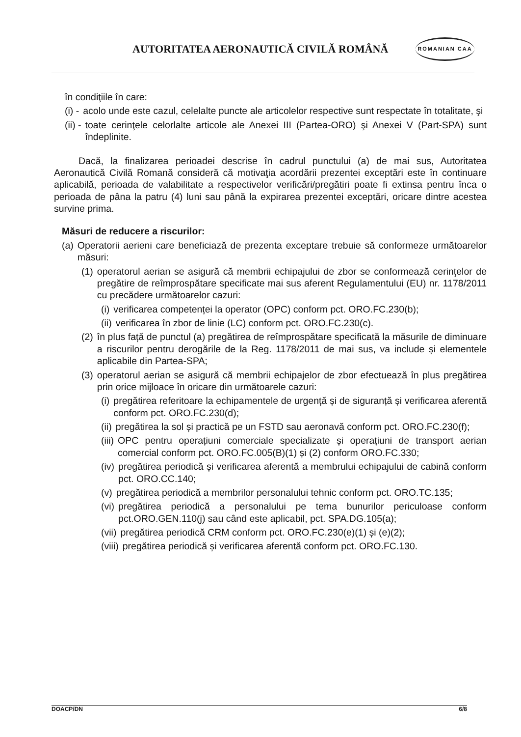AUTORITATEA AERONAUTICĂ CIVILĂ ROMÂNĂ
ROMANIAN CAA
în condiţiile în care:
(i) - acolo unde este cazul, celelalte puncte ale articolelor respective sunt respectate în totalitate, şi
(ii) - toate cerinţele celorlalte articole ale Anexei III (Partea-ORO) şi Anexei V (Part-SPA) sunt îndeplinite.
Dacă, la finalizarea perioadei descrise în cadrul punctului (a) de mai sus, Autoritatea Aeronautică Civilă Romană consideră că motivaţia acordării prezentei exceptări este în continuare aplicabilă, perioada de valabilitate a respectivelor verificări/pregătiri poate fi extinsa pentru înca o perioada de pâna la patru (4) luni sau până la expirarea prezentei exceptări, oricare dintre acestea survine prima.
Măsuri de reducere a riscurilor:
(a) Operatorii aerieni care beneficiază de prezenta exceptare trebuie să conformeze următoarelor măsuri:
(1) operatorul aerian se asigură că membrii echipajului de zbor se conformează cerinţelor de pregătire de reîmprospătare specificate mai sus aferent Regulamentului (EU) nr. 1178/2011 cu precădere următoarelor cazuri:
(i) verificarea competenței la operator (OPC) conform pct. ORO.FC.230(b);
(ii) verificarea în zbor de linie (LC) conform pct. ORO.FC.230(c).
(2) în plus față de punctul (a) pregătirea de reîmprospătare specificată la măsurile de diminuare a riscurilor pentru derogările de la Reg. 1178/2011 de mai sus, va include și elementele aplicabile din Partea-SPA;
(3) operatorul aerian se asigură că membrii echipajelor de zbor efectuează în plus pregătirea prin orice mijloace în oricare din următoarele cazuri:
(i) pregătirea referitoare la echipamentele de urgență și de siguranță și verificarea aferentă conform pct. ORO.FC.230(d);
(ii) pregătirea la sol și practică pe un FSTD sau aeronavă conform pct. ORO.FC.230(f);
(iii) OPC pentru operațiuni comerciale specializate și operațiuni de transport aerian comercial conform pct. ORO.FC.005(B)(1) și (2) conform ORO.FC.330;
(iv) pregătirea periodică și verificarea aferentă a membrului echipajului de cabină conform pct. ORO.CC.140;
(v) pregătirea periodică a membrilor personalului tehnic conform pct. ORO.TC.135;
(vi) pregătirea periodică a personalului pe tema bunurilor periculoase conform pct.ORO.GEN.110(j) sau când este aplicabil, pct. SPA.DG.105(a);
(vii) pregătirea periodică CRM conform pct. ORO.FC.230(e)(1) și (e)(2);
(viii) pregătirea periodică și verificarea aferentă conform pct. ORO.FC.130.
DOACP/DN 6/8